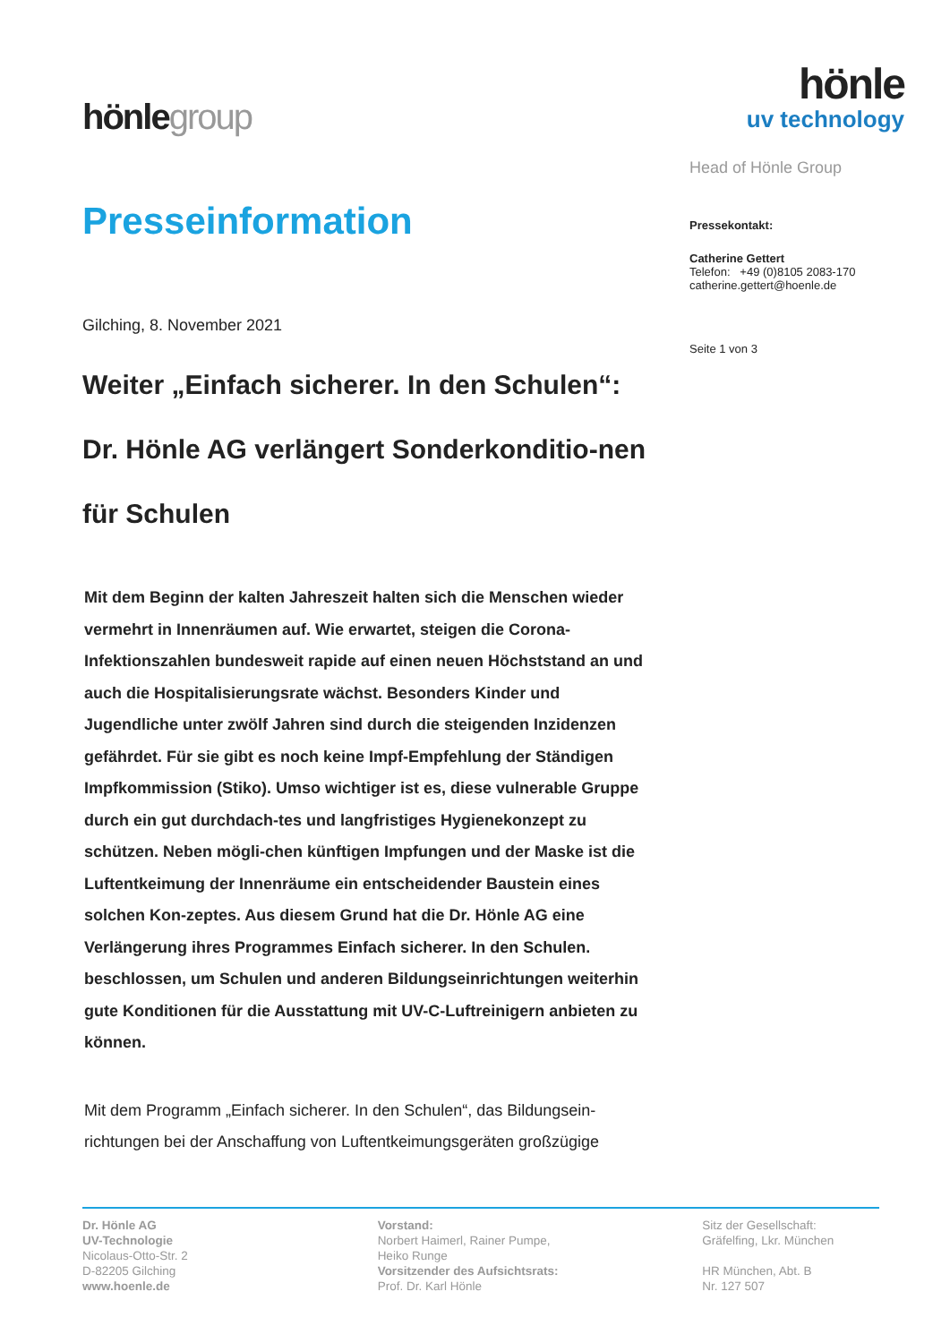hönlegroup
Presseinformation
Gilching, 8. November 2021
Weiter „Einfach sicherer. In den Schulen“: Dr. Hönle AG verlängert Sonderkonditio-nen für Schulen
Mit dem Beginn der kalten Jahreszeit halten sich die Menschen wieder vermehrt in Innenräumen auf. Wie erwartet, steigen die Corona-Infektionszahlen bundesweit rapide auf einen neuen Höchststand an und auch die Hospitalisierungsrate wächst. Besonders Kinder und Jugendliche unter zwölf Jahren sind durch die steigenden Inzidenzen gefährdet. Für sie gibt es noch keine Impf-Empfehlung der Ständigen Impfkommission (Stiko). Umso wichtiger ist es, diese vulnerable Gruppe durch ein gut durchdach-tes und langfristiges Hygienekonzept zu schützen. Neben mögli-chen künftigen Impfungen und der Maske ist die Luftentkeimung der Innenräume ein entscheidender Baustein eines solchen Kon-zeptes. Aus diesem Grund hat die Dr. Hönle AG eine Verlängerung ihres Programmes Einfach sicherer. In den Schulen. beschlossen, um Schulen und anderen Bildungseinrichtungen weiterhin gute Konditionen für die Ausstattung mit UV-C-Luftreinigern anbieten zu können.
Mit dem Programm „Einfach sicherer. In den Schulen“, das Bildungsein-richtungen bei der Anschaffung von Luftentkeimungsgeräten großzügige
hönle
uv technology
Head of Hönle Group
Pressekontakt:
Catherine Gettert
Telefon: +49 (0)8105 2083-170
catherine.gettert@hoenle.de
Seite 1 von 3
Dr. Hönle AG
UV-Technologie
Nicolaus-Otto-Str. 2
D-82205 Gilching
www.hoenle.de
Vorstand:
Norbert Haimerl, Rainer Pumpe,
Heiko Runge
Vorsitzender des Aufsichtsrats:
Prof. Dr. Karl Hönle
Sitz der Gesellschaft:
Gräfelfing, Lkr. München
HR München, Abt. B
Nr. 127 507